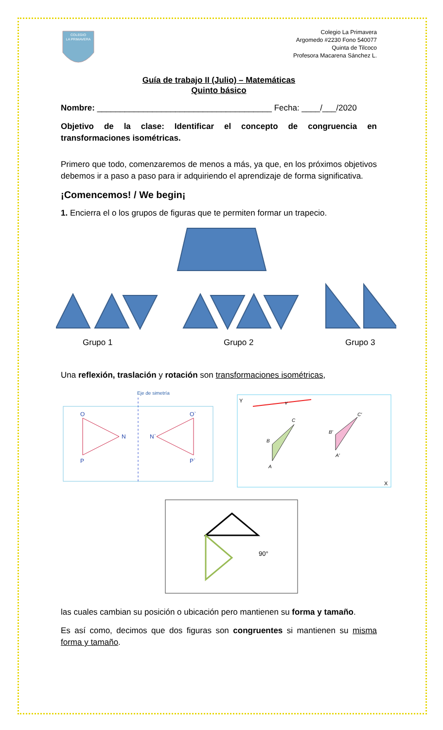COLEGIO
LA PRIMAVERA
Colegio La Primavera
Argomedo #2230 Fono 540077
Quinta de Tilcoco
Profesora Macarena Sánchez L.
Guía de trabajo II (Julio) – Matemáticas
Quinto básico
Nombre: ______________________________________ Fecha: ____/___/2020
Objetivo de la clase: Identificar el concepto de congruencia en transformaciones isométricas.
Primero que todo, comenzaremos de menos a más, ya que, en los próximos objetivos debemos ir a paso a paso para ir adquiriendo el aprendizaje de forma significativa.
¡Comencemos! / We begin¡
1. Encierra el o los grupos de figuras que te permiten formar un trapecio.
Grupo 1
Grupo 2
Grupo 3
Una reflexión, traslación y rotación son transformaciones isométricas,
Eje de simetría
O
N
P
O`
N`
P`
Y
X
A
B
C
A′
B′
C′
v
90°
las cuales cambian su posición o ubicación pero mantienen su forma y tamaño.
Es así como, decimos que dos figuras son congruentes si mantienen su misma forma y tamaño.